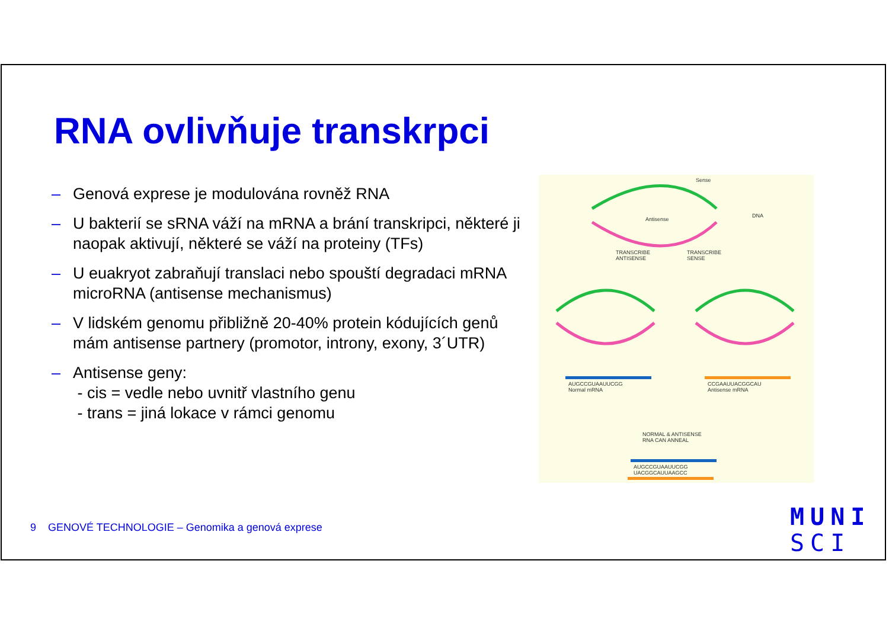RNA ovlivňuje transkrpci
– Genová exprese je modulována rovněž RNA
– U bakterií se sRNA váží na mRNA a brání transkripci, některé ji naopak aktivují, některé se váží na proteiny (TFs)
– U euakryot zabraňují translaci nebo spouští degradaci mRNA microRNA (antisense mechanismus)
– V lidském genomu přibližně 20-40% protein kódujících genů mám antisense partnery (promotor, introny, exony, 3´UTR)
– Antisense geny:
- cis = vedle nebo uvnitř vlastního genu
- trans = jiná lokace v rámci genomu
Sense
Antisense
DNA
TRANSCRIBE
ANTISENSE
TRANSCRIBE
SENSE
AUGCCGUAAUUCGG
Normal mRNA
CCGAAUUACGGCAU
Antisense mRNA
NORMAL & ANTISENSE
RNA CAN ANNEAL
AUGCCGUAAUUCGG
UACGGCAUUAAGCC
9 GENOVÉ TECHNOLOGIE – Genomika a genová exprese
MUNI
SCI